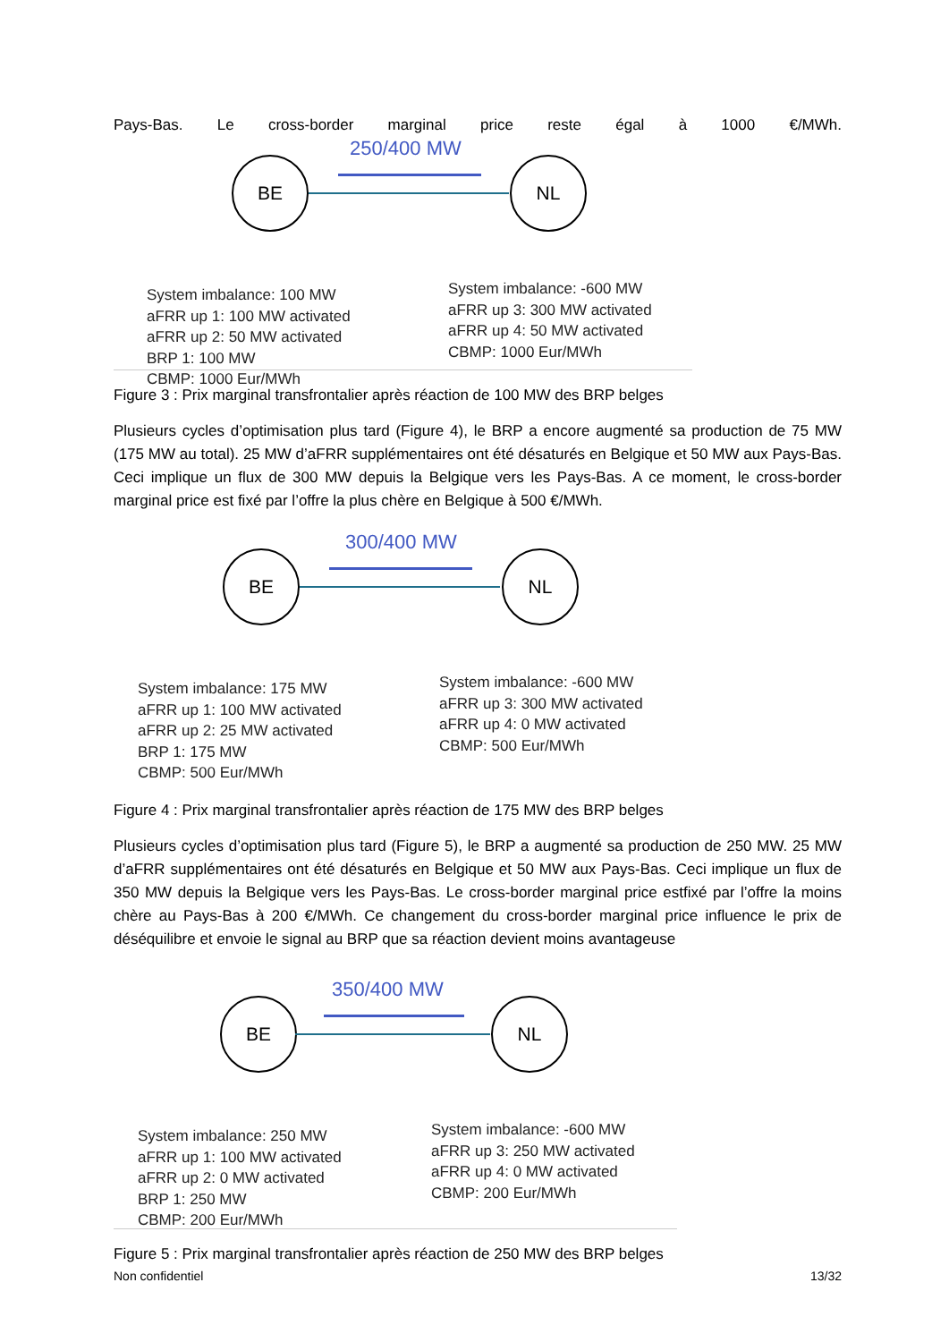Pays-Bas. Le cross-border marginal price reste égal à 1000 €/MWh.
250/400 MW
BE NL
System imbalance: 100 MW
aFRR up 1: 100 MW activated
aFRR up 2: 50 MW activated
BRP 1: 100 MW
CBMP: 1000 Eur/MWh
System imbalance: -600 MW
aFRR up 3: 300 MW activated
aFRR up 4: 50 MW activated
CBMP: 1000 Eur/MWh
Figure 3 : Prix marginal transfrontalier après réaction de 100 MW des BRP belges
Plusieurs cycles d’optimisation plus tard (Figure 4), le BRP a encore augmenté sa production de 75 MW (175 MW au total). 25 MW d’aFRR supplémentaires ont été désaturés en Belgique et 50 MW aux Pays-Bas. Ceci implique un flux de 300 MW depuis la Belgique vers les Pays-Bas. A ce moment, le cross-border marginal price est fixé par l’offre la plus chère en Belgique à 500 €/MWh.
300/400 MW
BE NL
System imbalance: 175 MW
aFRR up 1: 100 MW activated
aFRR up 2: 25 MW activated
BRP 1: 175 MW
CBMP: 500 Eur/MWh
System imbalance: -600 MW
aFRR up 3: 300 MW activated
aFRR up 4: 0 MW activated
CBMP: 500 Eur/MWh
Figure 4 : Prix marginal transfrontalier après réaction de 175 MW des BRP belges
Plusieurs cycles d’optimisation plus tard (Figure 5), le BRP a augmenté sa production de 250 MW. 25 MW d’aFRR supplémentaires ont été désaturés en Belgique et 50 MW aux Pays-Bas. Ceci implique un flux de 350 MW depuis la Belgique vers les Pays-Bas. Le cross-border marginal price estfixé par l’offre la moins chère au Pays-Bas à 200 €/MWh. Ce changement du cross-border marginal price influence le prix de déséquilibre et envoie le signal au BRP que sa réaction devient moins avantageuse
350/400 MW
BE NL
System imbalance: 250 MW
aFRR up 1: 100 MW activated
aFRR up 2: 0 MW activated
BRP 1: 250 MW
CBMP: 200 Eur/MWh
System imbalance: -600 MW
aFRR up 3: 250 MW activated
aFRR up 4: 0 MW activated
CBMP: 200 Eur/MWh
Figure 5 : Prix marginal transfrontalier après réaction de 250 MW des BRP belges
Non confidentiel 13/32